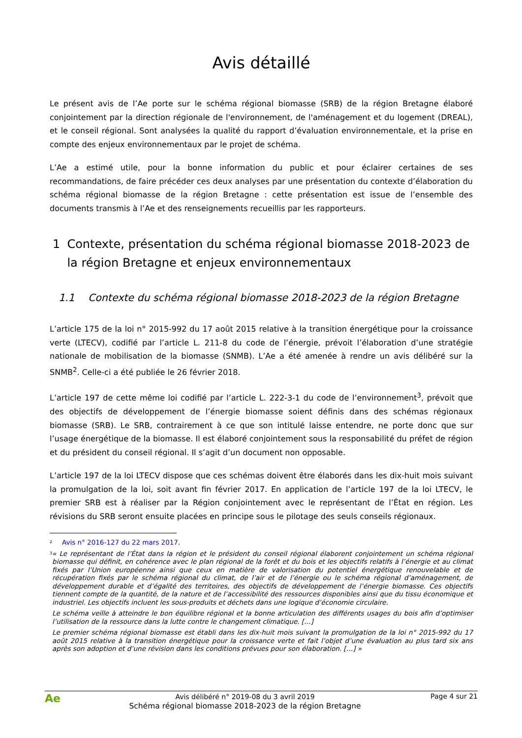Avis détaillé
Le présent avis de l’Ae porte sur le schéma régional biomasse (SRB) de la région Bretagne élaboré conjointement par la direction régionale de l'environnement, de l'aménagement et du logement (DREAL), et le conseil régional. Sont analysées la qualité du rapport d’évaluation environnementale, et la prise en compte des enjeux environnementaux par le projet de schéma.
L’Ae a estimé utile, pour la bonne information du public et pour éclairer certaines de ses recommandations, de faire précéder ces deux analyses par une présentation du contexte d’élaboration du schéma régional biomasse de la région Bretagne : cette présentation est issue de l’ensemble des documents transmis à l’Ae et des renseignements recueillis par les rapporteurs.
1 Contexte, présentation du schéma régional biomasse 2018-2023 de la région Bretagne et enjeux environnementaux
1.1 Contexte du schéma régional biomasse 2018-2023 de la région Bretagne
L’article 175 de la loi n° 2015-992 du 17 août 2015 relative à la transition énergétique pour la croissance verte (LTECV), codifié par l’article L. 211-8 du code de l’énergie, prévoit l’élaboration d’une stratégie nationale de mobilisation de la biomasse (SNMB). L’Ae a été amenée à rendre un avis délibéré sur la SNMB<sup>2</sup>. Celle-ci a été publiée le 26 février 2018.
L’article 197 de cette même loi codifié par l’article L. 222-3-1 du code de l’environnement<sup>3</sup>, prévoit que des objectifs de développement de l’énergie biomasse soient définis dans des schémas régionaux biomasse (SRB). Le SRB, contrairement à ce que son intitulé laisse entendre, ne porte donc que sur l’usage énergétique de la biomasse. Il est élaboré conjointement sous la responsabilité du préfet de région et du président du conseil régional. Il s’agit d’un document non opposable.
L’article 197 de la loi LTECV dispose que ces schémas doivent être élaborés dans les dix-huit mois suivant la promulgation de la loi, soit avant fin février 2017. En application de l’article 197 de la loi LTECV, le premier SRB est à réaliser par la Région conjointement avec le représentant de l’État en région. Les révisions du SRB seront ensuite placées en principe sous le pilotage des seuls conseils régionaux.
<sup>2</sup>
Avis n° 2016-127 du 22 mars 2017.
<sup>3</sup>
« Le représentant de l’État dans la région et le président du conseil régional élaborent conjointement un schéma régional biomasse qui définit, en cohérence avec le plan régional de la forêt et du bois et les objectifs relatifs à l’énergie et au climat fixés par l’Union européenne ainsi que ceux en matière de valorisation du potentiel énergétique renouvelable et de récupération fixés par le schéma régional du climat, de l’air et de l’énergie ou le schéma régional d’aménagement, de développement durable et d’égalité des territoires, des objectifs de développement de l’énergie biomasse. Ces objectifs tiennent compte de la quantité, de la nature et de l’accessibilité des ressources disponibles ainsi que du tissu économique et industriel. Les objectifs incluent les sous-produits et déchets dans une logique d’économie circulaire.
Le schéma veille à atteindre le bon équilibre régional et la bonne articulation des différents usages du bois afin d’optimiser l’utilisation de la ressource dans la lutte contre le changement climatique. […]
Le premier schéma régional biomasse est établi dans les dix-huit mois suivant la promulgation de la loi n° 2015-992 du 17 août 2015 relative à la transition énergétique pour la croissance verte et fait l’objet d’une évaluation au plus tard six ans après son adoption et d’une révision dans les conditions prévues pour son élaboration. […] »
Ae
Avis délibéré n° 2019-08 du 3 avril 2019
Schéma régional biomasse 2018-2023 de la région Bretagne
Page 4 sur 21